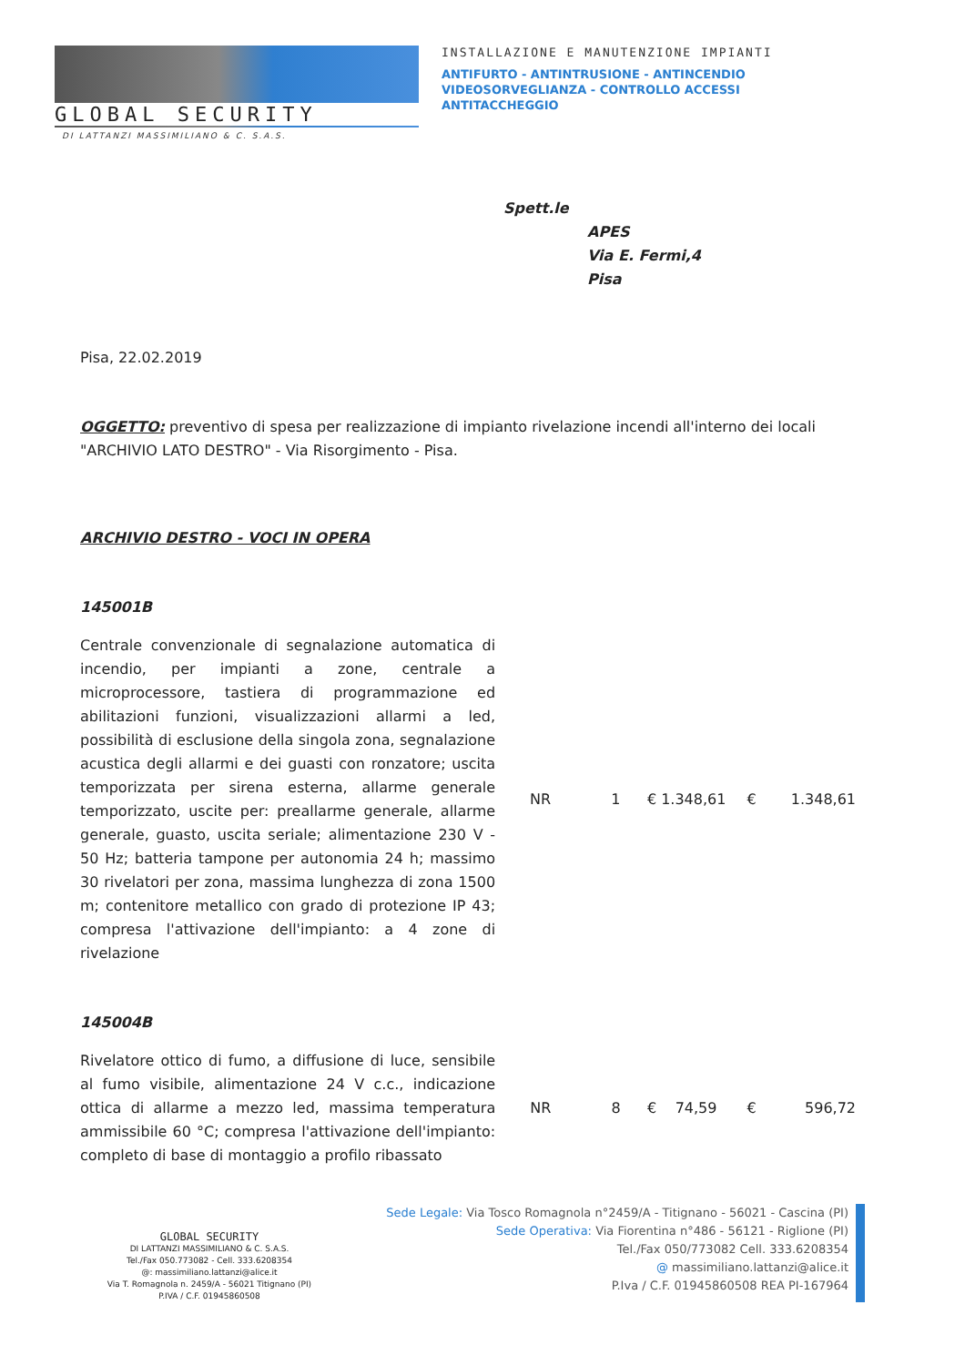GLOBAL SECURITY
INSTALLAZIONE E MANUTENZIONE IMPIANTI
ANTIFURTO - ANTINTRUSIONE - ANTINCENDIO
VIDEOSORVEGLIANZA - CONTROLLO ACCESSI
ANTITACCHEGGIO
DI LATTANZI MASSIMILIANO & C. S.A.S.
Spett.le
APES
Via E. Fermi,4
Pisa
Pisa, 22.02.2019
OGGETTO: preventivo di spesa per realizzazione di impianto rivelazione incendi all'interno dei locali "ARCHIVIO LATO DESTRO" - Via Risorgimento - Pisa.
ARCHIVIO DESTRO - VOCI IN OPERA
145001B
| Centrale convenzionale di segnalazione automatica di incendio, per impianti a zone, centrale a microprocessore, tastiera di programmazione ed abilitazioni funzioni, visualizzazioni allarmi a led, possibilità di esclusione della singola zona, segnalazione acustica degli allarmi e dei guasti con ronzatore; uscita temporizzata per sirena esterna, allarme generale temporizzato, uscite per: preallarme generale, allarme generale, guasto, uscita seriale; alimentazione 230 V - 50 Hz; batteria tampone per autonomia 24 h; massimo 30 rivelatori per zona, massima lunghezza di zona 1500 m; contenitore metallico con grado di protezione IP 43; compresa l'attivazione dell'impianto: a 4 zone di rivelazione | NR | 1 | € 1.348,61 | € | 1.348,61 |
145004B
| Rivelatore ottico di fumo, a diffusione di luce, sensibile al fumo visibile, alimentazione 24 V c.c., indicazione ottica di allarme a mezzo led, massima temperatura ammissibile 60 °C; compresa l'attivazione dell'impianto: completo di base di montaggio a profilo ribassato | NR | 8 | € 74,59 | € | 596,72 |
GLOBAL SECURITY
DI LATTANZI MASSIMILIANO & C. S.A.S.
Tel./Fax 050.773082 - Cell. 333.6208354
@: massimiliano.lattanzi@alice.it
Via T. Romagnola n. 2459/A - 56021 Titignano (PI)
P.IVA / C.F. 01945860508
Sede Legale: Via Tosco Romagnola n°2459/A - Titignano - 56021 - Cascina (PI)
Sede Operativa: Via Fiorentina n°486 - 56121 - Riglione (PI)
Tel./Fax 050/773082 Cell. 333.6208354
@ massimiliano.lattanzi@alice.it
P.Iva / C.F. 01945860508 REA PI-167964